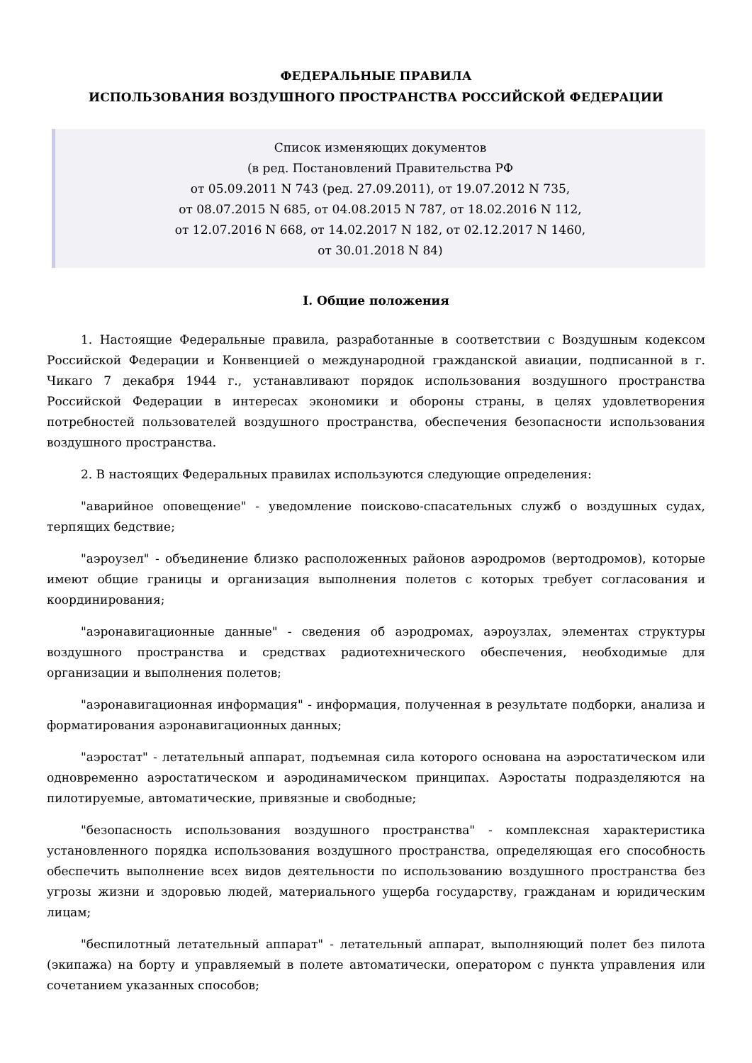ФЕДЕРАЛЬНЫЕ ПРАВИЛА
ИСПОЛЬЗОВАНИЯ ВОЗДУШНОГО ПРОСТРАНСТВА РОССИЙСКОЙ ФЕДЕРАЦИИ
Список изменяющих документов
(в ред. Постановлений Правительства РФ
от 05.09.2011 N 743 (ред. 27.09.2011), от 19.07.2012 N 735,
от 08.07.2015 N 685, от 04.08.2015 N 787, от 18.02.2016 N 112,
от 12.07.2016 N 668, от 14.02.2017 N 182, от 02.12.2017 N 1460,
от 30.01.2018 N 84)
I. Общие положения
1. Настоящие Федеральные правила, разработанные в соответствии с Воздушным кодексом Российской Федерации и Конвенцией о международной гражданской авиации, подписанной в г. Чикаго 7 декабря 1944 г., устанавливают порядок использования воздушного пространства Российской Федерации в интересах экономики и обороны страны, в целях удовлетворения потребностей пользователей воздушного пространства, обеспечения безопасности использования воздушного пространства.
2. В настоящих Федеральных правилах используются следующие определения:
"аварийное оповещение" - уведомление поисково-спасательных служб о воздушных судах, терпящих бедствие;
"аэроузел" - объединение близко расположенных районов аэродромов (вертодромов), которые имеют общие границы и организация выполнения полетов с которых требует согласования и координирования;
"аэронавигационные данные" - сведения об аэродромах, аэроузлах, элементах структуры воздушного пространства и средствах радиотехнического обеспечения, необходимые для организации и выполнения полетов;
"аэронавигационная информация" - информация, полученная в результате подборки, анализа и форматирования аэронавигационных данных;
"аэростат" - летательный аппарат, подъемная сила которого основана на аэростатическом или одновременно аэростатическом и аэродинамическом принципах. Аэростаты подразделяются на пилотируемые, автоматические, привязные и свободные;
"безопасность использования воздушного пространства" - комплексная характеристика установленного порядка использования воздушного пространства, определяющая его способность обеспечить выполнение всех видов деятельности по использованию воздушного пространства без угрозы жизни и здоровью людей, материального ущерба государству, гражданам и юридическим лицам;
"беспилотный летательный аппарат" - летательный аппарат, выполняющий полет без пилота (экипажа) на борту и управляемый в полете автоматически, оператором с пункта управления или сочетанием указанных способов;